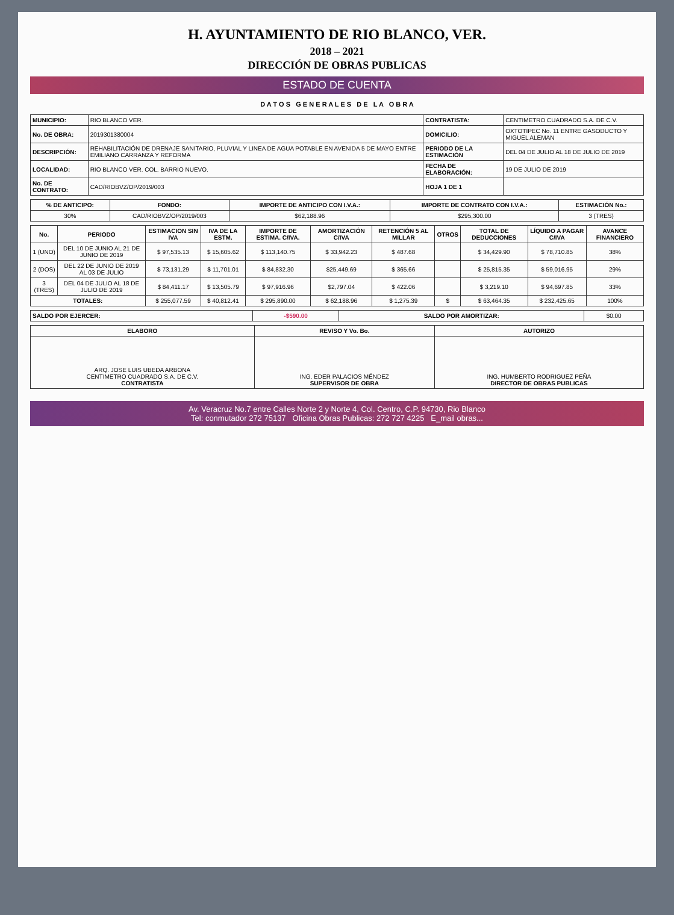H. AYUNTAMIENTO DE RIO BLANCO, VER.
2018 – 2021
DIRECCIÓN DE OBRAS PUBLICAS
ESTADO DE CUENTA
D A T O S G E N E R A L E S D E L A O B R A
| MUNICIPIO: | RIO BLANCO VER. | CONTRATISTA: | CENTIMETRO CUADRADO S.A. DE C.V. |
| No. DE OBRA: | 2019301380004 | DOMICILIO: | OXTOTIPEC No. 11 ENTRE GASODUCTO Y MIGUEL ALEMAN |
| DESCRIPCIÓN: | REHABILITACIÓN DE DRENAJE SANITARIO, PLUVIAL Y LINEA DE AGUA POTABLE EN AVENIDA 5 DE MAYO ENTRE EMILIANO CARRANZA Y REFORMA | PERIODO DE LA ESTIMACIÓN | DEL 04 DE JULIO AL 18 DE JULIO DE 2019 |
| LOCALIDAD: | RIO BLANCO VER. COL. BARRIO NUEVO. | FECHA DE ELABORACIÓN: | 19 DE JULIO DE 2019 |
| No. DE CONTRATO: | CAD/RIOBVZ/OP/2019/003 | HOJA 1 DE 1 | |
| % DE ANTICIPO: | FONDO: | IMPORTE DE ANTICIPO CON I.V.A.: | IMPORTE DE CONTRATO CON I.V.A.: | ESTIMACIÓN No.: |
| --- | --- | --- | --- | --- |
| 30% | CAD/RIOBVZ/OP/2019/003 | $62,188.96 | $295,300.00 | 3 (TRES) |
| No. | PERIODO | ESTIMACION SIN IVA | IVA DE LA ESTM. | IMPORTE DE ESTIMA. C/IVA. | AMORTIZACIÓN C/IVA | RETENCIÓN 5 AL MILLAR | OTROS | TOTAL DE DEDUCCIONES | LÍQUIDO A PAGAR C/IVA | AVANCE FINANCIERO |
| --- | --- | --- | --- | --- | --- | --- | --- | --- | --- | --- |
| 1 (UNO) | DEL 10 DE JUNIO AL 21 DE JUNIO DE 2019 | $ 97,535.13 | $ 15,605.62 | $ 113,140.75 | $ 33,942.23 | $ 487.68 | | $ 34,429.90 | $ 78,710.85 | 38% |
| 2 (DOS) | DEL 22 DE JUNIO DE 2019 AL 03 DE JULIO | $ 73,131.29 | $ 11,701.01 | $ 84,832.30 | $25,449.69 | $ 365.66 | | $ 25,815.35 | $ 59,016.95 | 29% |
| 3 (TRES) | DEL 04 DE JULIO AL 18 DE JULIO DE 2019 | $ 84,411.17 | $ 13,505.79 | $ 97,916.96 | $2,797.04 | $ 422.06 | | $ 3,219.10 | $ 94,697.85 | 33% |
| TOTALES: | | $ 255,077.59 | $ 40,812.41 | $ 295,890.00 | $ 62,188.96 | $ 1,275.39 | $ | $ 63,464.35 | $ 232,425.65 | 100% |
| SALDO POR EJERCER: | -$590.00 | SALDO POR AMORTIZAR: | $0.00 |
| ELABORO | REVISO Y Vo. Bo. | AUTORIZO |
| --- | --- | --- |
| ARQ. JOSE LUIS UBEDA ARBONA CENTIMETRO CUADRADO S.A. DE C.V. CONTRATISTA | ING. EDER PALACIOS MÉNDEZ SUPERVISOR DE OBRA | ING. HUMBERTO RODRIGUEZ PEÑA DIRECTOR DE OBRAS PUBLICAS |
Av. Veracruz No.7 entre Calles Norte 2 y Norte 4, Col. Centro, C.P. 94730, Rio Blanco
Tel: conmutador 272 75137 Oficina Obras Publicas: 272 727 4225 E_mail obras...